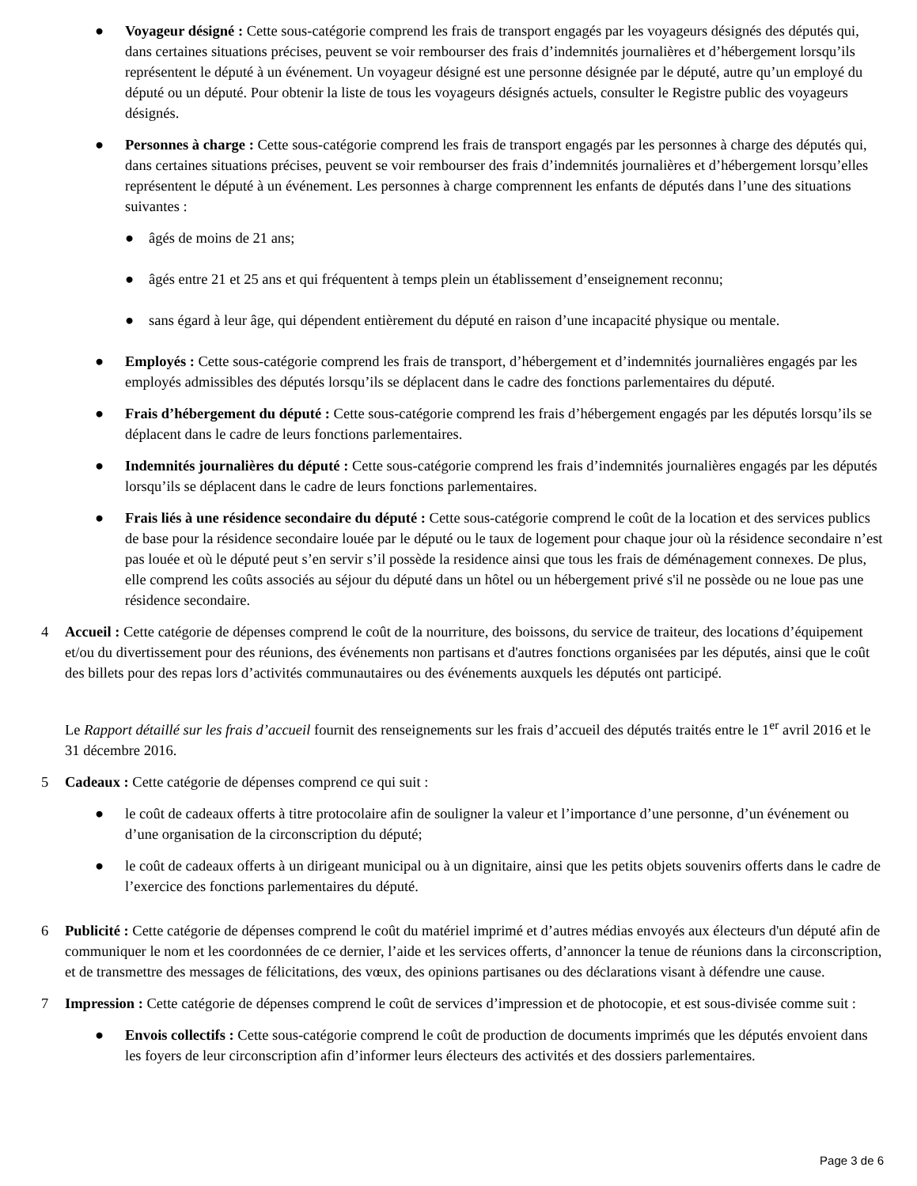● Voyageur désigné : Cette sous-catégorie comprend les frais de transport engagés par les voyageurs désignés des députés qui, dans certaines situations précises, peuvent se voir rembourser des frais d’indemnités journalières et d’hébergement lorsqu’ils représentent le député à un événement. Un voyageur désigné est une personne désignée par le député, autre qu’un employé du député ou un député. Pour obtenir la liste de tous les voyageurs désignés actuels, consulter le Registre public des voyageurs désignés.
● Personnes à charge : Cette sous-catégorie comprend les frais de transport engagés par les personnes à charge des députés qui, dans certaines situations précises, peuvent se voir rembourser des frais d’indemnités journalières et d’hébergement lorsqu’elles représentent le député à un événement. Les personnes à charge comprennent les enfants de députés dans l’une des situations suivantes :
● âgés de moins de 21 ans;
● âgés entre 21 et 25 ans et qui fréquentent à temps plein un établissement d’enseignement reconnu;
● sans égard à leur âge, qui dépendent entièrement du député en raison d’une incapacité physique ou mentale.
● Employés : Cette sous-catégorie comprend les frais de transport, d’hébergement et d’indemnités journalières engagés par les employés admissibles des députés lorsqu’ils se déplacent dans le cadre des fonctions parlementaires du député.
● Frais d’hébergement du député : Cette sous-catégorie comprend les frais d’hébergement engagés par les députés lorsqu’ils se déplacent dans le cadre de leurs fonctions parlementaires.
● Indemnités journalières du député : Cette sous-catégorie comprend les frais d’indemnités journalières engagés par les députés lorsqu’ils se déplacent dans le cadre de leurs fonctions parlementaires.
● Frais liés à une résidence secondaire du député : Cette sous-catégorie comprend le coût de la location et des services publics de base pour la résidence secondaire louée par le député ou le taux de logement pour chaque jour où la résidence secondaire n’est pas louée et où le député peut s’en servir s’il possède la residence ainsi que tous les frais de déménagement connexes. De plus, elle comprend les coûts associés au séjour du député dans un hôtel ou un hébergement privé s'il ne possède ou ne loue pas une résidence secondaire.
4 Accueil : Cette catégorie de dépenses comprend le coût de la nourriture, des boissons, du service de traiteur, des locations d’équipement et/ou du divertissement pour des réunions, des événements non partisans et d'autres fonctions organisées par les députés, ainsi que le coût des billets pour des repas lors d’activités communautaires ou des événements auxquels les députés ont participé.
Le Rapport détaillé sur les frais d’accueil fournit des renseignements sur les frais d’accueil des députés traités entre le 1<sup>er</sup> avril 2016 et le 31 décembre 2016.
5 Cadeaux : Cette catégorie de dépenses comprend ce qui suit :
● le coût de cadeaux offerts à titre protocolaire afin de souligner la valeur et l’importance d’une personne, d’un événement ou d’une organisation de la circonscription du député;
● le coût de cadeaux offerts à un dirigeant municipal ou à un dignitaire, ainsi que les petits objets souvenirs offerts dans le cadre de l’exercice des fonctions parlementaires du député.
6 Publicité : Cette catégorie de dépenses comprend le coût du matériel imprimé et d’autres médias envoyés aux électeurs d'un député afin de communiquer le nom et les coordonnées de ce dernier, l’aide et les services offerts, d’annoncer la tenue de réunions dans la circonscription, et de transmettre des messages de félicitations, des vœux, des opinions partisanes ou des déclarations visant à défendre une cause.
7 Impression : Cette catégorie de dépenses comprend le coût de services d’impression et de photocopie, et est sous-divisée comme suit :
● Envois collectifs : Cette sous-catégorie comprend le coût de production de documents imprimés que les députés envoient dans les foyers de leur circonscription afin d’informer leurs électeurs des activités et des dossiers parlementaires.
Page 3 de 6